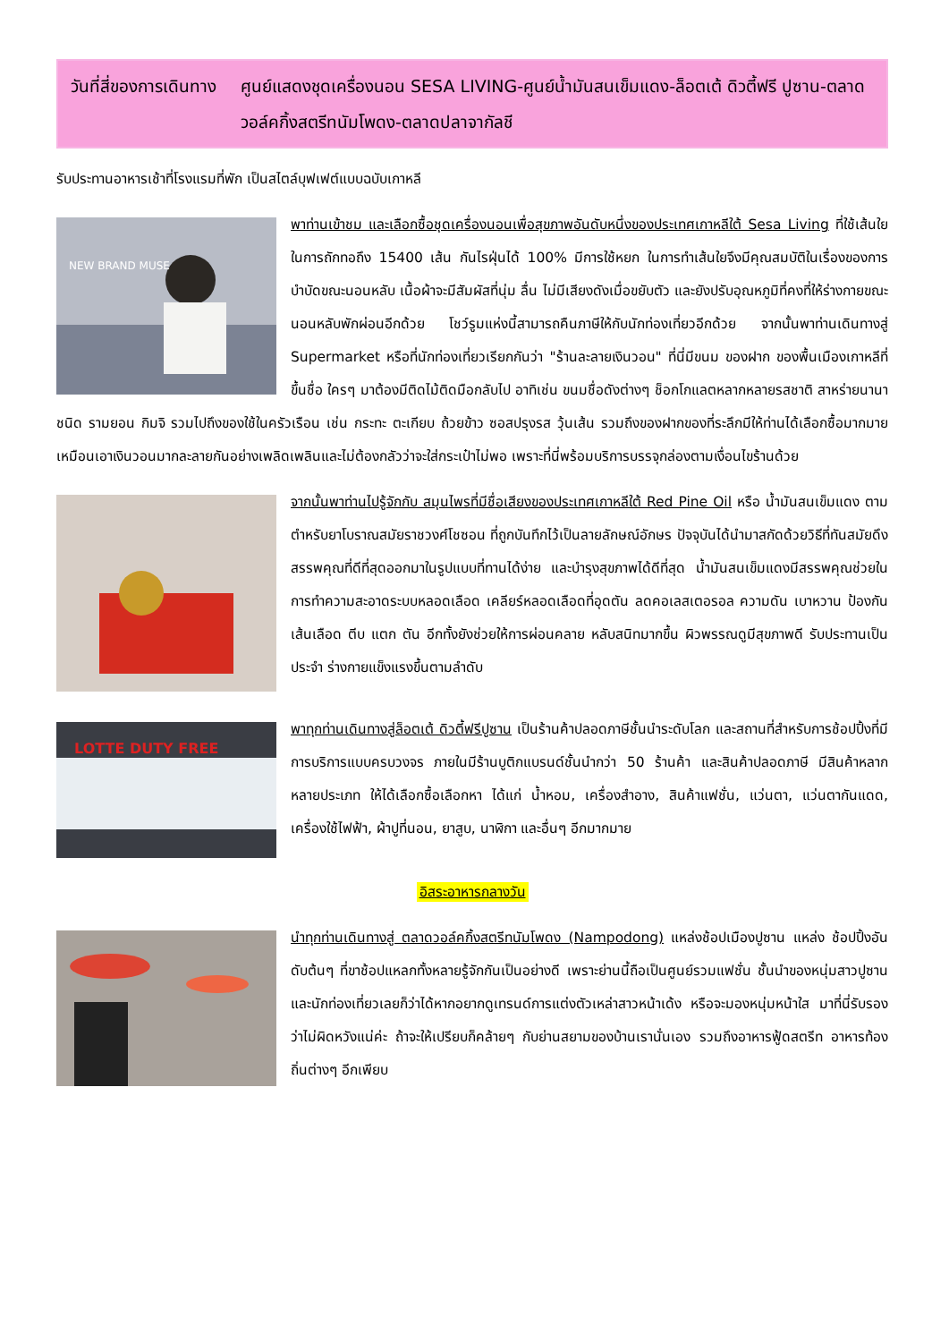วันที่สี่ของการเดินทาง
ศูนย์แสดงชุดเครื่องนอน SESA LIVING-ศูนย์น้ำมันสนเข็มแดง-ล็อตเต้ ดิวตี้ฟรี ปูซาน-ตลาดวอล์คกิ้งสตรีทนัมโพดง-ตลาดปลาจากัลชี
รับประทานอาหารเช้าที่โรงแรมที่พัก เป็นสไตล์บุฟเฟต์แบบฉบับเกาหลี
NEW BRAND MUSE
พาท่านเข้าชม และเลือกซื้อชุดเครื่องนอนเพื่อสุขภาพอันดับหนึ่งของประเทศเกาหลีใต้ Sesa Living ที่ใช้เส้นใยในการถักทอถึง 15400 เส้น กันไรฝุ่นได้ 100% มีการใช้หยก ในการทำเส้นใยจึงมีคุณสมบัติในเรื่องของการบำบัดขณะนอนหลับ เนื้อผ้าจะมีสัมผัสที่นุ่ม ลื่น ไม่มีเสียงดังเมื่อขยับตัว และยังปรับอุณหภูมิที่คงที่ให้ร่างกายขณะนอนหลับพักผ่อนอีกด้วย โชว์รูมแห่งนี้สามารถคืนภาษีให้กับนักท่องเที่ยวอีกด้วย จากนั้นพาท่านเดินทางสู่ Supermarket หรือที่นักท่องเที่ยวเรียกกันว่า "ร้านละลายเงินวอน" ที่นี่มีขนม ของฝาก ของพื้นเมืองเกาหลีที่ขึ้นชื่อ ใครๆ มาต้องมีติดไม้ติดมือกลับไป อาทิเช่น ขนมชื่อดังต่างๆ ช็อกโกแลตหลากหลายรสชาติ สาหร่ายนานาชนิด รามยอน กิมจิ รวมไปถึงของใช้ในครัวเรือน เช่น กระทะ ตะเกียบ ถ้วยข้าว ซอสปรุงรส วุ้นเส้น รวมถึงของฝากของที่ระลึกมีให้ท่านได้เลือกซื้อมากมาย เหมือนเอาเงินวอนมากละลายกันอย่างเพลิดเพลินและไม่ต้องกลัวว่าจะใส่กระเป๋าไม่พอ เพราะที่นี่พร้อมบริการบรรจุกล่องตามเงื่อนไขร้านด้วย
จากนั้นพาท่านไปรู้จักกับ สมุนไพรที่มีชื่อเสียงของประเทศเกาหลีใต้ Red Pine Oil หรือ น้ำมันสนเข็มแดง ตามตำหรับยาโบราณสมัยราชวงศ์โชซอน ที่ถูกบันทึกไว้เป็นลายลักษณ์อักษร ปัจจุบันได้นำมาสกัดด้วยวิธีที่ทันสมัยดึงสรรพคุณที่ดีที่สุดออกมาในรูปแบบที่ทานได้ง่าย และบำรุงสุขภาพได้ดีที่สุด น้ำมันสนเข็มแดงมีสรรพคุณช่วยในการทำความสะอาดระบบหลอดเลือด เคลียร์หลอดเลือดที่อุดตัน ลดคอเลสเตอรอล ความดัน เบาหวาน ป้องกันเส้นเลือด ตีบ แตก ตัน อีกทั้งยังช่วยให้การผ่อนคลาย หลับสนิทมากขึ้น ผิวพรรณดูมีสุขภาพดี รับประทานเป็นประจำ ร่างกายแข็งแรงขึ้นตามลำดับ
LOTTE DUTY FREE
พาทุกท่านเดินทางสู่ล็อตเต้ ดิวตี้ฟรีปูซาน เป็นร้านค้าปลอดภาษีชั้นนำระดับโลก และสถานที่สำหรับการช้อปปิ้งที่มีการบริการแบบครบวงจร ภายในมีร้านบูติกแบรนด์ชั้นนำกว่า 50 ร้านค้า และสินค้าปลอดภาษี มีสินค้าหลากหลายประเภท ให้ได้เลือกซื้อเลือกหา ได้แก่ น้ำหอม, เครื่องสำอาง, สินค้าแฟชั่น, แว่นตา, แว่นตากันแดด, เครื่องใช้ไฟฟ้า, ผ้าปูที่นอน, ยาสูบ, นาฬิกา และอื่นๆ อีกมากมาย
อิสระอาหารกลางวัน
นำทุกท่านเดินทางสู่ ตลาดวอล์คกิ้งสตรีทนัมโพดง (Nampodong) แหล่งช้อปเมืองปูซาน แหล่ง ช้อปปิ้งอันดับต้นๆ ที่ขาช้อปแหลกทั้งหลายรู้จักกันเป็นอย่างดี เพราะย่านนี้ถือเป็นศูนย์รวมแฟชั่น ชั้นนำของหนุ่มสาวปูซานและนักท่องเที่ยวเลยก็ว่าได้หากอยากดูเทรนด์การแต่งตัวเหล่าสาวหน้าเด้ง หรือจะมองหนุ่มหน้าใส มาที่นี่รับรองว่าไม่ผิดหวังแน่ค่ะ ถ้าจะให้เปรียบก็คล้ายๆ กับย่านสยามของบ้านเรานั่นเอง รวมถึงอาหารฟู้ดสตรีท อาหารท้องถิ่นต่างๆ อีกเพียบ